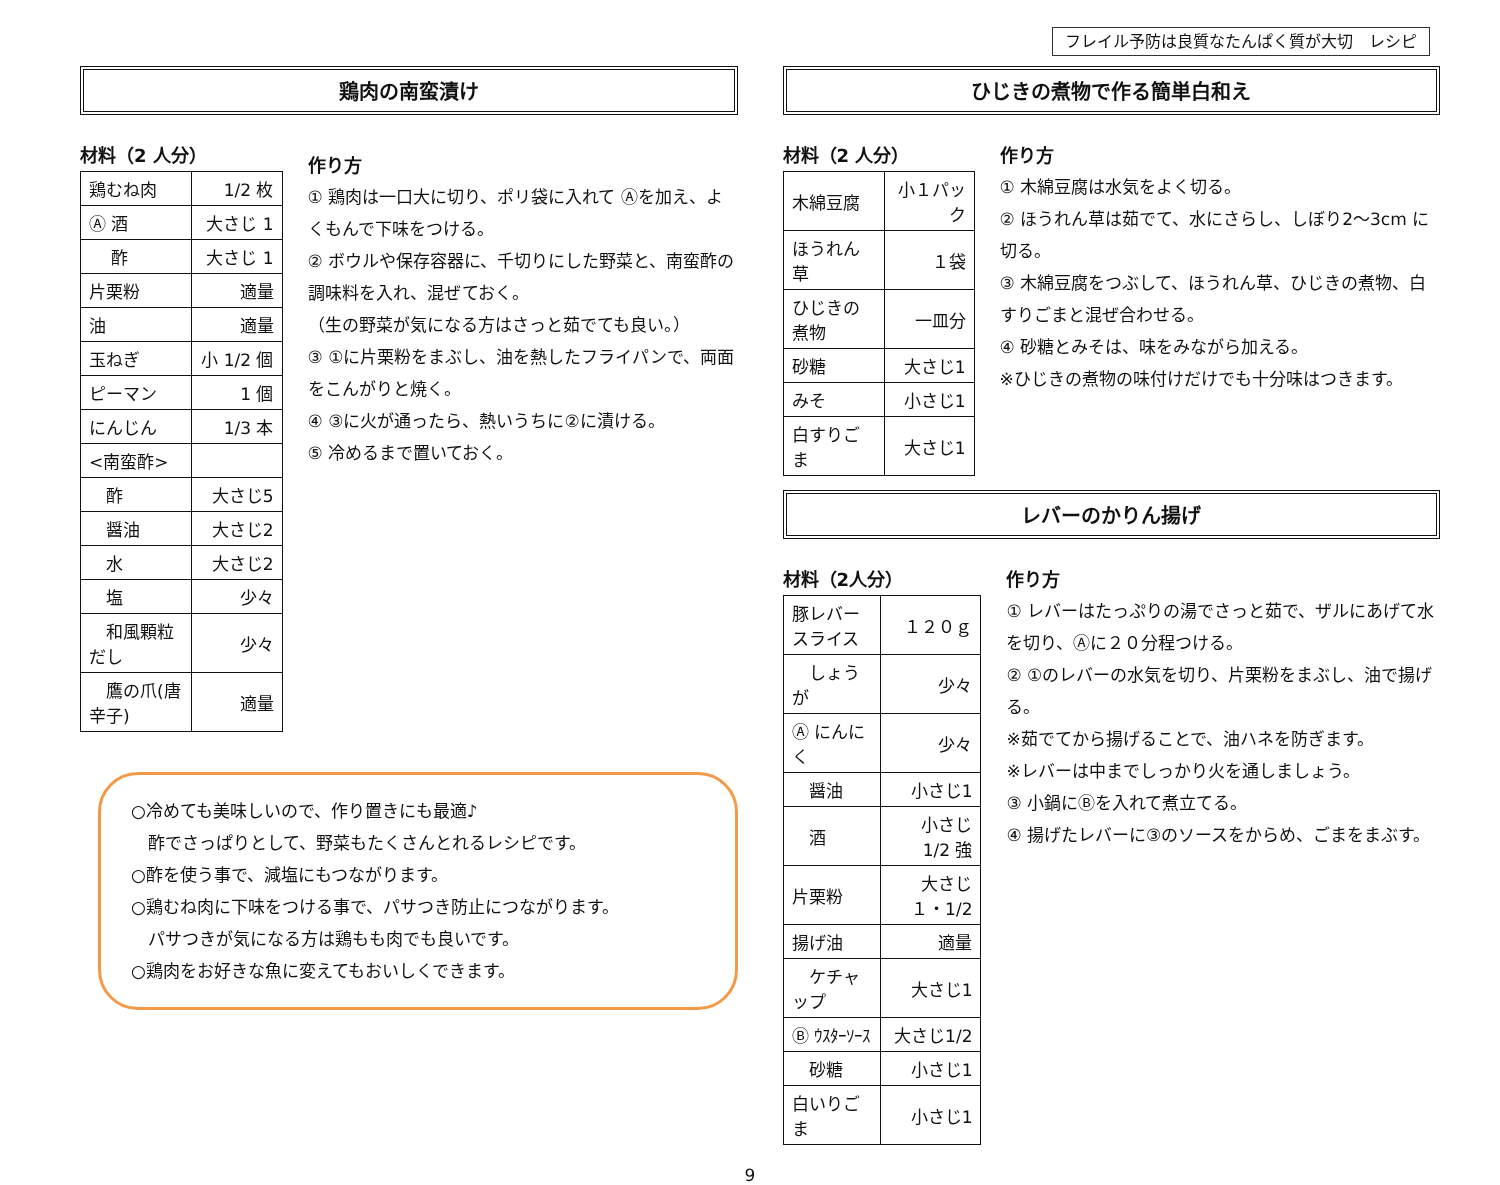フレイル予防は良質なたんぱく質が大切　レシピ
鶏肉の南蛮漬け
材料（2 人分）
| 鶏むね肉 | 1/2 枚 |
| Ⓐ 酒 | 大さじ 1 |
| 酢 | 大さじ 1 |
| 片栗粉 | 適量 |
| 油 | 適量 |
| 玉ねぎ | 小 1/2 個 |
| ピーマン | 1 個 |
| にんじん | 1/3 本 |
| <南蛮酢> | |
| 酢 | 大さじ5 |
| 醤油 | 大さじ2 |
| 水 | 大さじ2 |
| 塩 | 少々 |
| 和風顆粒だし | 少々 |
| 鷹の爪(唐辛子) | 適量 |
作り方
① 鶏肉は一口大に切り、ポリ袋に入れて Ⓐを加え、よくもんで下味をつける。
② ボウルや保存容器に、千切りにした野菜と、南蛮酢の調味料を入れ、混ぜておく。
（生の野菜が気になる方はさっと茹でても良い。）
③ ①に片栗粉をまぶし、油を熱したフライパンで、両面をこんがりと焼く。
④ ③に火が通ったら、熱いうちに②に漬ける。
⑤ 冷めるまで置いておく。
○冷めても美味しいので、作り置きにも最適♪
　酢でさっぱりとして、野菜もたくさんとれるレシピです。
○酢を使う事で、減塩にもつながります。
○鶏むね肉に下味をつける事で、パサつき防止につながります。
　パサつきが気になる方は鶏もも肉でも良いです。
○鶏肉をお好きな魚に変えてもおいしくできます。
ひじきの煮物で作る簡単白和え
材料（2 人分）
| 木綿豆腐 | 小１パック |
| ほうれん草 | １袋 |
| ひじきの煮物 | 一皿分 |
| 砂糖 | 大さじ1 |
| みそ | 小さじ1 |
| 白すりごま | 大さじ1 |
作り方
① 木綿豆腐は水気をよく切る。
② ほうれん草は茹でて、水にさらし、しぼり2～3cm に切る。
③ 木綿豆腐をつぶして、ほうれん草、ひじきの煮物、白すりごまと混ぜ合わせる。
④ 砂糖とみそは、味をみながら加える。
※ひじきの煮物の味付けだけでも十分味はつきます。
レバーのかりん揚げ
材料（2人分）
| 豚レバースライス | １２０ｇ |
| しょうが | 少々 |
| Ⓐ にんにく | 少々 |
| 醤油 | 小さじ1 |
| 酒 | 小さじ 1/2 強 |
| 片栗粉 | 大さじ１・1/2 |
| 揚げ油 | 適量 |
| ケチャップ | 大さじ1 |
| Ⓑ ｳｽﾀｰｿｰｽ | 大さじ1/2 |
| 砂糖 | 小さじ1 |
| 白いりごま | 小さじ1 |
作り方
① レバーはたっぷりの湯でさっと茹で、ザルにあげて水を切り、Ⓐに２０分程つける。
② ①のレバーの水気を切り、片栗粉をまぶし、油で揚げる。
※茹でてから揚げることで、油ハネを防ぎます。
※レバーは中までしっかり火を通しましょう。
③ 小鍋にⒷを入れて煮立てる。
④ 揚げたレバーに③のソースをからめ、ごまをまぶす。
9